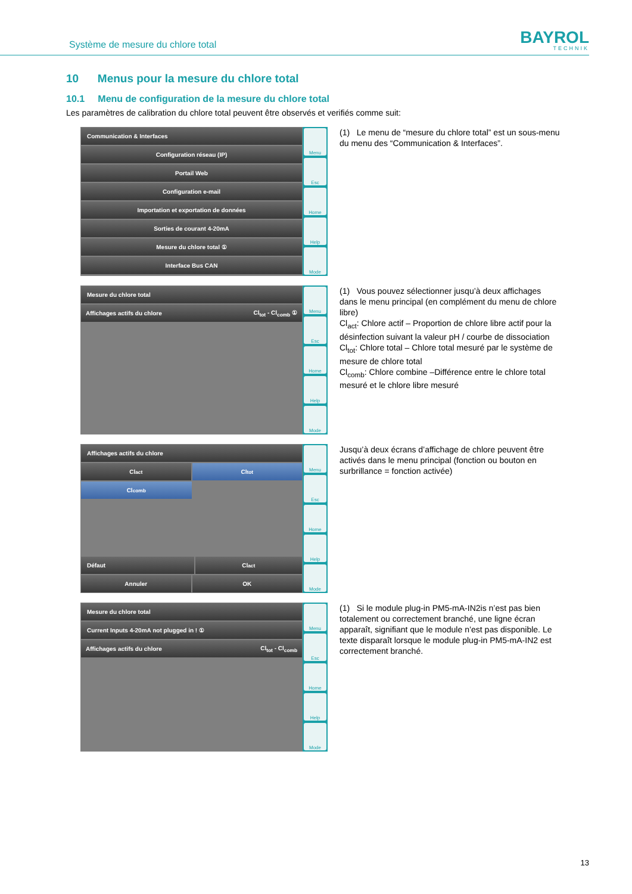Système de mesure du chlore total
BAYROL
TECHNIK
10 Menus pour la mesure du chlore total
10.1 Menu de configuration de la mesure du chlore total
Les paramètres de calibration du chlore total peuvent être observés et verifiés comme suit:
Communication & Interfaces
Configuration réseau (IP)
Portail Web
Configuration e-mail
Importation et exportation de données
Sorties de courant 4-20mA
Mesure du chlore total ①
Interface Bus CAN
Menu
Esc
Home
Help
Mode
(1) Le menu de “mesure du chlore total” est un sous-menu du menu des “Communication & Interfaces”.
Mesure du chlore total
Affichages actifs du chlore Cl<sub>tot</sub> - Cl<sub>comb</sub> ①
Menu
Esc
Home
Help
Mode
(1) Vous pouvez sélectionner jusqu’à deux affichages dans le menu principal (en complément du menu de chlore libre)
Cl<sub>act</sub>: Chlore actif – Proportion de chlore libre actif pour la désinfection suivant la valeur pH / courbe de dissociation
Cl<sub>tot</sub>: Chlore total – Chlore total mesuré par le système de mesure de chlore total
Cl<sub>comb</sub>: Chlore combine –Différence entre le chlore total mesuré et le chlore libre mesuré
Affichages actifs du chlore
Cl<sub>act</sub> Cl<sub>tot</sub>
Cl<sub>comb</sub>
Défaut Cl<sub>act</sub>
Annuler OK
Menu
Esc
Home
Help
Mode
Jusqu’à deux écrans d’affichage de chlore peuvent être activés dans le menu principal (fonction ou bouton en surbrillance = fonction activée)
Mesure du chlore total
Current Inputs 4-20mA not plugged in ! ①
Affichages actifs du chlore Cl<sub>tot</sub> - Cl<sub>comb</sub>
Menu
Esc
Home
Help
Mode
(1) Si le module plug-in PM5-mA-IN2is n’est pas bien totalement ou correctement branché, une ligne écran apparaît, signifiant que le module n’est pas disponible. Le texte disparaît lorsque le module plug-in PM5-mA-IN2 est correctement branché.
13